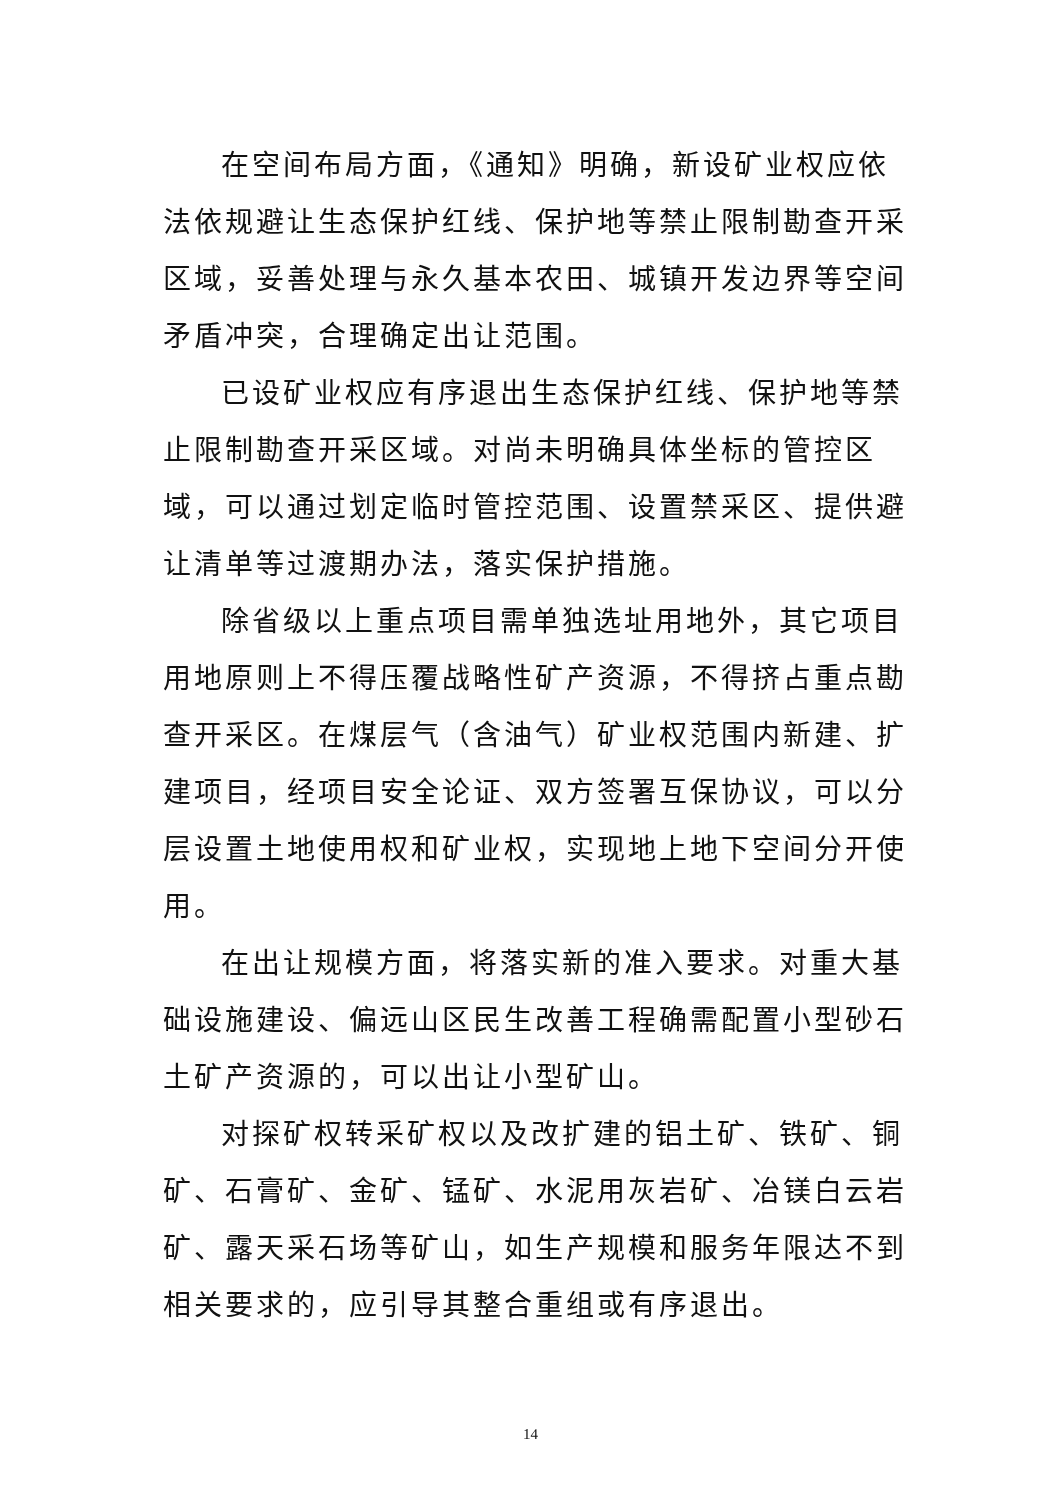在空间布局方面，《通知》明确，新设矿业权应依法依规避让生态保护红线、保护地等禁止限制勘查开采区域，妥善处理与永久基本农田、城镇开发边界等空间矛盾冲突，合理确定出让范围。
已设矿业权应有序退出生态保护红线、保护地等禁止限制勘查开采区域。对尚未明确具体坐标的管控区域，可以通过划定临时管控范围、设置禁采区、提供避让清单等过渡期办法，落实保护措施。
除省级以上重点项目需单独选址用地外，其它项目用地原则上不得压覆战略性矿产资源，不得挤占重点勘查开采区。在煤层气（含油气）矿业权范围内新建、扩建项目，经项目安全论证、双方签署互保协议，可以分层设置土地使用权和矿业权，实现地上地下空间分开使用。
在出让规模方面，将落实新的准入要求。对重大基础设施建设、偏远山区民生改善工程确需配置小型砂石土矿产资源的，可以出让小型矿山。
对探矿权转采矿权以及改扩建的铝土矿、铁矿、铜矿、石膏矿、金矿、锰矿、水泥用灰岩矿、冶镁白云岩矿、露天采石场等矿山，如生产规模和服务年限达不到相关要求的，应引导其整合重组或有序退出。
14